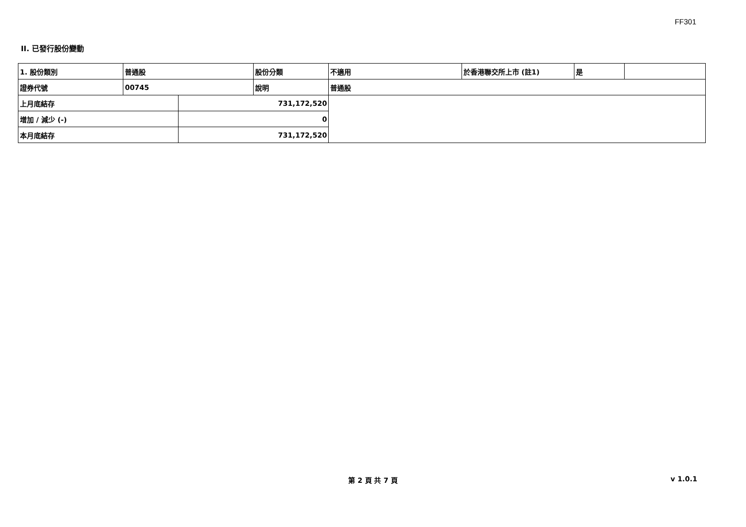FF301
II. 已發行股份變動
| 1. 股份類別 | 普通股 | | 股份分類 | 不適用 | 於香港聯交所上市 (註1) | 是 | |
| 證券代號 | 00745 | | 說明 | 普通股 | | | |
| 上月底結存 | | 731,172,520 | | | | | |
| 增加 / 減少 (-) | | 0 | | | | | |
| 本月底結存 | | 731,172,520 | | | | | |
第 2 頁 共 7 頁 v 1.0.1